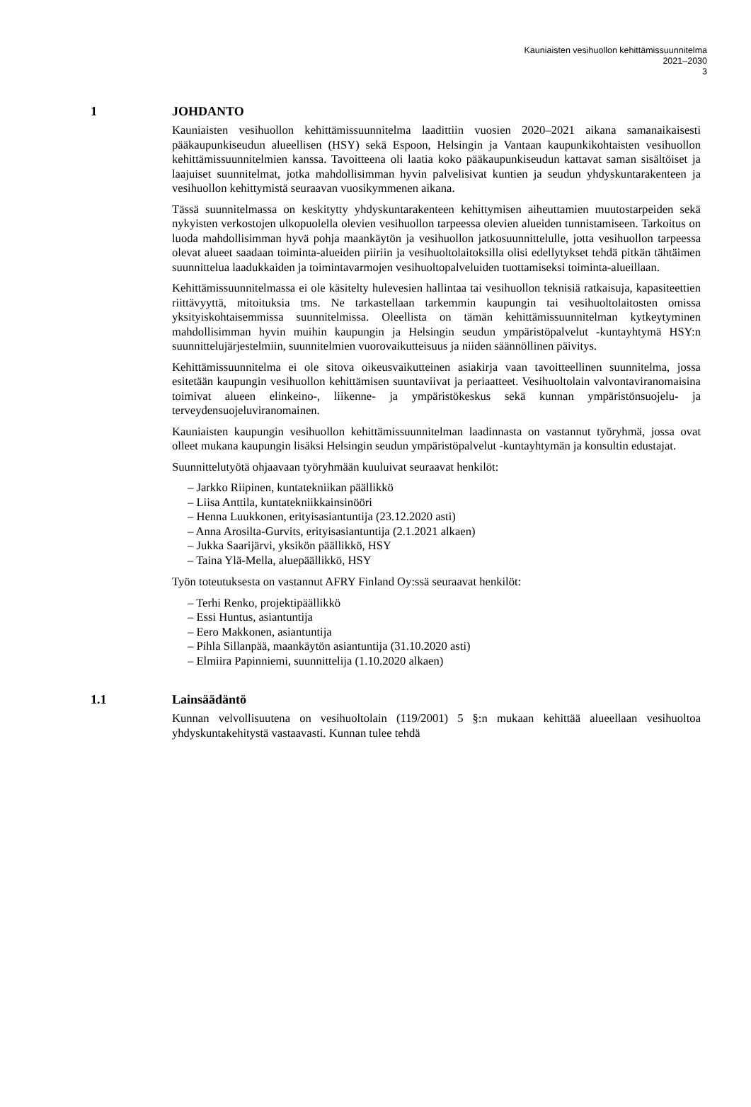Kauniaisten vesihuollon kehittämissuunnitelma
2021–2030
3
1 JOHDANTO
Kauniaisten vesihuollon kehittämissuunnitelma laadittiin vuosien 2020–2021 aikana samanaikaisesti pääkaupunkiseudun alueellisen (HSY) sekä Espoon, Helsingin ja Vantaan kaupunkikohtaisten vesihuollon kehittämissuunnitelmien kanssa. Tavoitteena oli laatia koko pääkaupunkiseudun kattavat saman sisältöiset ja laajuiset suunnitelmat, jotka mahdollisimman hyvin palvelisivat kuntien ja seudun yhdyskuntarakenteen ja vesihuollon kehittymistä seuraavan vuosikymmenen aikana.
Tässä suunnitelmassa on keskitytty yhdyskuntarakenteen kehittymisen aiheuttamien muutostarpeiden sekä nykyisten verkostojen ulkopuolella olevien vesihuollon tarpeessa olevien alueiden tunnistamiseen. Tarkoitus on luoda mahdollisimman hyvä pohja maankäytön ja vesihuollon jatkosuunnittelulle, jotta vesihuollon tarpeessa olevat alueet saadaan toiminta-alueiden piiriin ja vesihuoltolaitoksilla olisi edellytykset tehdä pitkän tähtäimen suunnittelua laadukkaiden ja toimintavarmojen vesihuoltopalveluiden tuottamiseksi toiminta-alueillaan.
Kehittämissuunnitelmassa ei ole käsitelty hulevesien hallintaa tai vesihuollon teknisiä ratkaisuja, kapasiteettien riittävyyttä, mitoituksia tms. Ne tarkastellaan tarkemmin kaupungin tai vesihuoltolaitosten omissa yksityiskohtaisemmissa suunnitelmissa. Oleellista on tämän kehittämissuunnitelman kytkeytyminen mahdollisimman hyvin muihin kaupungin ja Helsingin seudun ympäristöpalvelut -kuntayhtymä HSY:n suunnittelujärjestelmiin, suunnitelmien vuorovaikutteisuus ja niiden säännöllinen päivitys.
Kehittämissuunnitelma ei ole sitova oikeusvaikutteinen asiakirja vaan tavoitteellinen suunnitelma, jossa esitetään kaupungin vesihuollon kehittämisen suuntaviivat ja periaatteet. Vesihuoltolain valvontaviranomaisina toimivat alueen elinkeino-, liikenne- ja ympäristökeskus sekä kunnan ympäristönsuojelu- ja terveydensuojeluviranomainen.
Kauniaisten kaupungin vesihuollon kehittämissuunnitelman laadinnasta on vastannut työryhmä, jossa ovat olleet mukana kaupungin lisäksi Helsingin seudun ympäristöpalvelut -kuntayhtymän ja konsultin edustajat.
Suunnittelutyötä ohjaavaan työryhmään kuuluivat seuraavat henkilöt:
– Jarkko Riipinen, kuntatekniikan päällikkö
– Liisa Anttila, kuntatekniikkainsinööri
– Henna Luukkonen, erityisasiantuntija (23.12.2020 asti)
– Anna Arosilta-Gurvits, erityisasiantuntija (2.1.2021 alkaen)
– Jukka Saarijärvi, yksikön päällikkö, HSY
– Taina Ylä-Mella, aluepäällikkö, HSY
Työn toteutuksesta on vastannut AFRY Finland Oy:ssä seuraavat henkilöt:
– Terhi Renko, projektipäällikkö
– Essi Huntus, asiantuntija
– Eero Makkonen, asiantuntija
– Pihla Sillanpää, maankäytön asiantuntija (31.10.2020 asti)
– Elmiira Papinniemi, suunnittelija (1.10.2020 alkaen)
1.1 Lainsäädäntö
Kunnan velvollisuutena on vesihuoltolain (119/2001) 5 §:n mukaan kehittää alueellaan vesihuoltoa yhdyskuntakehitystä vastaavasti. Kunnan tulee tehdä